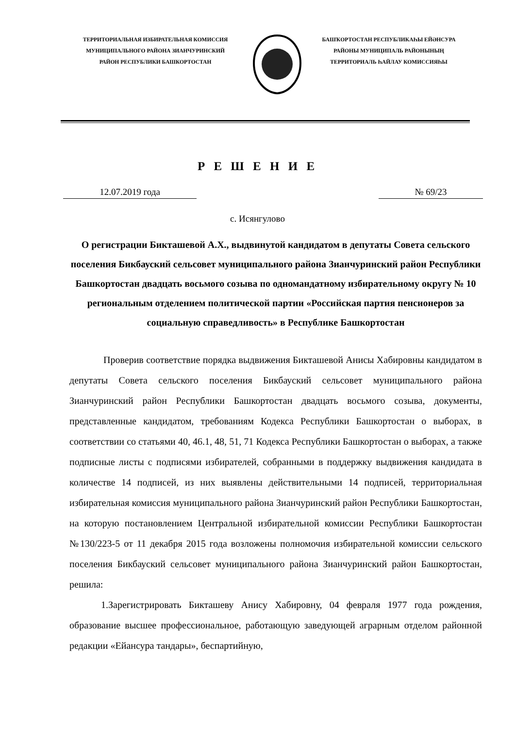ТЕРРИТОРИАЛЬНАЯ ИЗБИРАТЕЛЬНАЯ КОМИССИЯ
МУНИЦИПАЛЬНОГО РАЙОНА ЗИАНЧУРИНСКИЙ
РАЙОН РЕСПУБЛИКИ БАШКОРТОСТАН
БАШҠОРТОСТАН РЕСПУБЛИКАҺЫ ЕЙӘНСУРА
РАЙОНЫ МУНИЦИПАЛЬ РАЙОНЫНЫҢ
ТЕРРИТОРИАЛЬ ҺАЙЛАУ КОМИССИЯҺЫ
Р Е Ш Е Н И Е
12.07.2019 года № 69/23
с. Исянгулово
О регистрации Бикташевой А.Х., выдвинутой кандидатом в депутаты Совета сельского поселения Бикбауский сельсовет муниципального района Зианчуринский район Республики Башкортостан двадцать восьмого созыва по одномандатному избирательному округу № 10 региональным отделением политической партии «Российская партия пенсионеров за социальную справедливость» в Республике Башкортостан
Проверив соответствие порядка выдвижения Бикташевой Анисы Хабировны кандидатом в депутаты Совета сельского поселения Бикбауский сельсовет муниципального района Зианчуринский район Республики Башкортостан двадцать восьмого созыва, документы, представленные кандидатом, требованиям Кодекса Республики Башкортостан о выборах, в соответствии со статьями 40, 46.1, 48, 51, 71 Кодекса Республики Башкортостан о выборах, а также подписные листы с подписями избирателей, собранными в поддержку выдвижения кандидата в количестве 14 подписей, из них выявлены действительными 14 подписей, территориальная избирательная комиссия муниципального района Зианчуринский район Республики Башкортостан, на которую постановлением Центральной избирательной комиссии Республики Башкортостан №130/223-5 от 11 декабря 2015 года возложены полномочия избирательной комиссии сельского поселения Бикбауский сельсовет муниципального района Зианчуринский район Башкортостан, решила:
1.Зарегистрировать Бикташеву Анису Хабировну, 04 февраля 1977 года рождения, образование высшее профессиональное, работающую заведующей аграрным отделом районной редакции «Ейансура тандары», беспартийную,